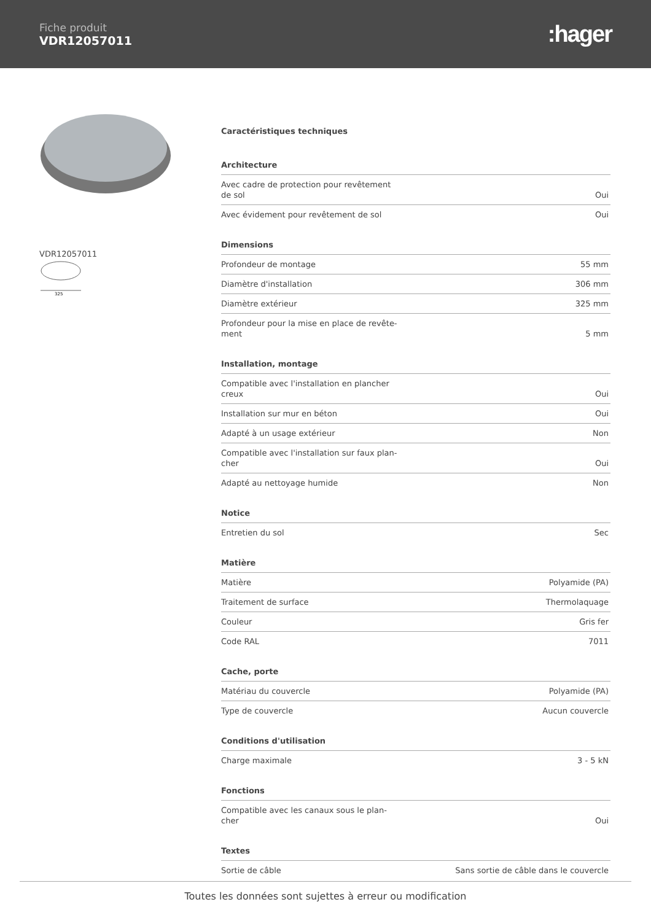Fiche produit
VDR12057011
:hager
VDR12057011
325
Caractéristiques techniques
Architecture
| Avec cadre de protection pour revêtement de sol | Oui |
| Avec évidement pour revêtement de sol | Oui |
Dimensions
| Profondeur de montage | 55 mm |
| Diamètre d'installation | 306 mm |
| Diamètre extérieur | 325 mm |
| Profondeur pour la mise en place de revête-ment | 5 mm |
Installation, montage
| Compatible avec l'installation en plancher creux | Oui |
| Installation sur mur en béton | Oui |
| Adapté à un usage extérieur | Non |
| Compatible avec l'installation sur faux plan-cher | Oui |
| Adapté au nettoyage humide | Non |
Notice
| Entretien du sol | Sec |
Matière
| Matière | Polyamide (PA) |
| Traitement de surface | Thermolaquage |
| Couleur | Gris fer |
| Code RAL | 7011 |
Cache, porte
| Matériau du couvercle | Polyamide (PA) |
| Type de couvercle | Aucun couvercle |
Conditions d'utilisation
| Charge maximale | 3 - 5 kN |
Fonctions
| Compatible avec les canaux sous le plan-cher | Oui |
Textes
| Sortie de câble | Sans sortie de câble dans le couvercle |
Toutes les données sont sujettes à erreur ou modification